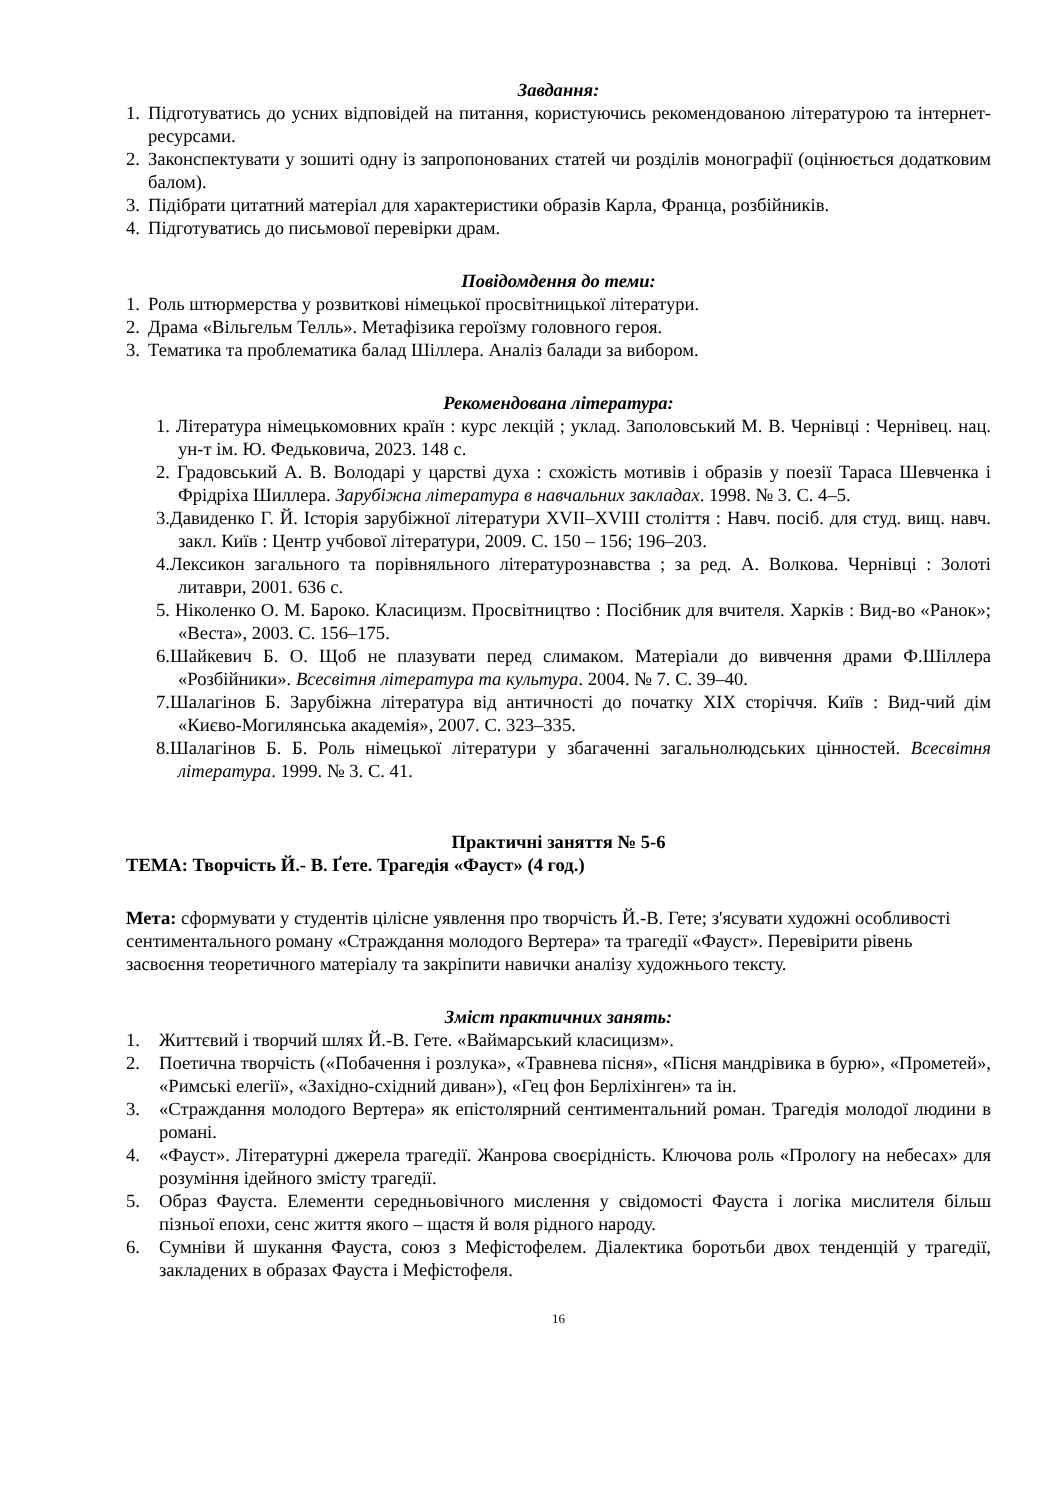Завдання:
1. Підготуватись до усних відповідей на питання, користуючись рекомендованою літературою та інтернет-ресурсами.
2. Законспектувати у зошиті одну із запропонованих статей чи розділів монографії (оцінюється додатковим балом).
3. Підібрати цитатний матеріал для характеристики образів Карла, Франца, розбійників.
4. Підготуватись до письмової перевірки драм.
Повідомдення до теми:
1. Роль штюрмерства у розвиткові німецької просвітницької літератури.
2. Драма «Вільгельм Телль». Метафізика героїзму головного героя.
3. Тематика та проблематика балад Шіллера. Аналіз балади за вибором.
Рекомендована література:
1. Література німецькомовних країн : курс лекцій ; уклад. Заполовський М. В. Чернівці : Чернівец. нац. ун-т ім. Ю. Федьковича, 2023. 148 с.
2. Градовський А. В. Володарі у царстві духа : схожість мотивів і образів у поезії Тараса Шевченка і Фрідріха Шиллера. Зарубіжна література в навчальних закладах. 1998. № 3. С. 4–5.
3.Давиденко Г. Й. Історія зарубіжної літератури XVII–XVIII століття : Навч. посіб. для студ. вищ. навч. закл. Київ : Центр учбової літератури, 2009. С. 150 – 156; 196–203.
4.Лексикон загального та порівняльного літературознавства ; за ред. А. Волкова. Чернівці : Золоті литаври, 2001. 636 с.
5. Ніколенко О. М. Бароко. Класицизм. Просвітництво : Посібник для вчителя. Харків : Вид-во «Ранок»; «Веста», 2003. С. 156–175.
6.Шайкевич Б. О. Щоб не плазувати перед слимаком. Матеріали до вивчення драми Ф.Шіллера «Розбійники». Всесвітня література та культура. 2004. № 7. С. 39–40.
7.Шалагінов Б. Зарубіжна література від античності до початку XIX сторіччя. Київ : Вид-чий дім «Києво-Могилянська академія», 2007. С. 323–335.
8.Шалагінов Б. Б. Роль німецької літератури у збагаченні загальнолюдських цінностей. Всесвітня література. 1999. № 3. С. 41.
Практичні заняття № 5-6
ТЕМА: Творчість Й.- В. Ґете. Трагедія «Фауст» (4 год.)
Мета: сформувати у студентів цілісне уявлення про творчість Й.-В. Гете; з'ясувати художні особливості сентиментального роману «Страждання молодого Вертера» та трагедії «Фауст». Перевірити рівень засвоєння теоретичного матеріалу та закріпити навички аналізу художнього тексту.
Зміст практичних занять:
1. Життєвий і творчий шлях Й.-В. Гете. «Ваймарський класицизм».
2. Поетична творчість («Побачення і розлука», «Травнева пісня», «Пісня мандрівика в бурю», «Прометей», «Римські елегії», «Західно-східний диван»), «Гец фон Берліхінген» та ін.
3. «Страждання молодого Вертера» як епістолярний сентиментальний роман. Трагедія молодої людини в романі.
4. «Фауст». Літературні джерела трагедії. Жанрова своєрідність. Ключова роль «Прологу на небесах» для розуміння ідейного змісту трагедії.
5. Образ Фауста. Елементи середньовічного мислення у свідомості Фауста і логіка мислителя більш пізньої епохи, сенс життя якого – щастя й воля рідного народу.
6. Сумніви й шукання Фауста, союз з Мефістофелем. Діалектика боротьби двох тенденцій у трагедії, закладених в образах Фауста і Мефістофеля.
16